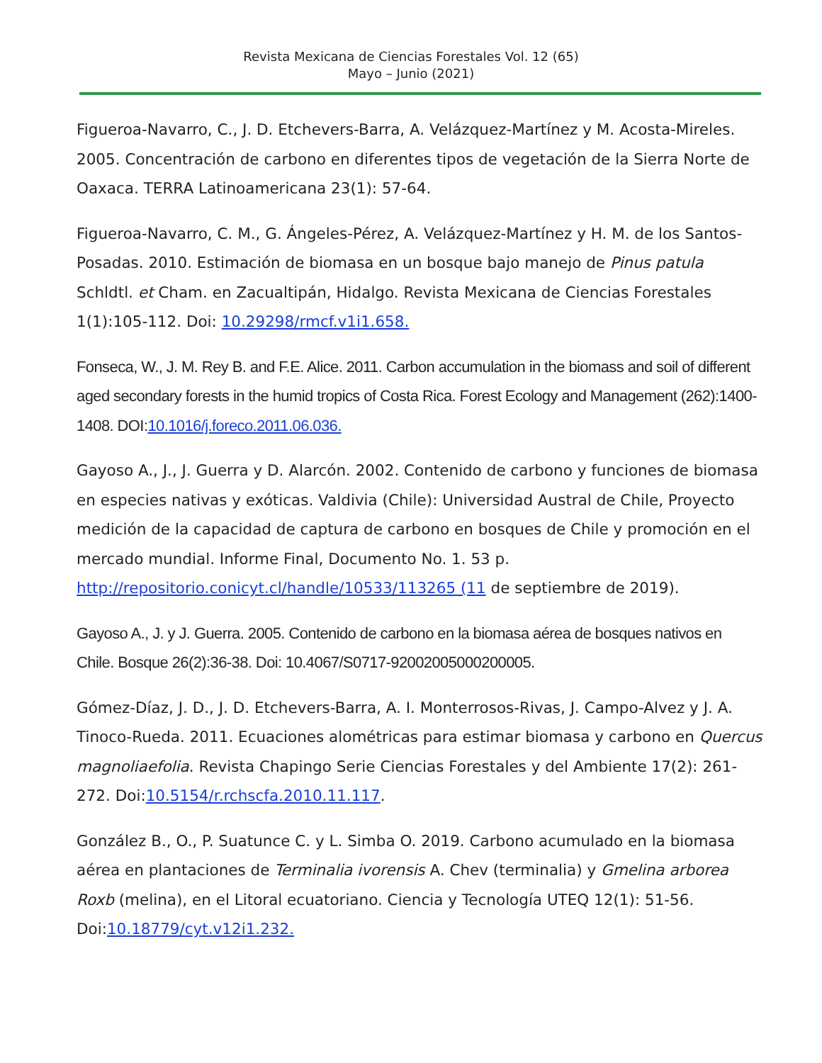Revista Mexicana de Ciencias Forestales Vol. 12 (65)
Mayo – Junio (2021)
Figueroa-Navarro, C., J. D. Etchevers-Barra, A. Velázquez-Martínez y M. Acosta-Mireles. 2005. Concentración de carbono en diferentes tipos de vegetación de la Sierra Norte de Oaxaca. TERRA Latinoamericana 23(1): 57-64.
Figueroa-Navarro, C. M., G. Ángeles-Pérez, A. Velázquez-Martínez y H. M. de los Santos-Posadas. 2010. Estimación de biomasa en un bosque bajo manejo de Pinus patula Schldtl. et Cham. en Zacualtipán, Hidalgo. Revista Mexicana de Ciencias Forestales 1(1):105-112. Doi: 10.29298/rmcf.v1i1.658.
Fonseca, W., J. M. Rey B. and F.E. Alice. 2011. Carbon accumulation in the biomass and soil of different aged secondary forests in the humid tropics of Costa Rica. Forest Ecology and Management (262):1400-1408. DOI:10.1016/j.foreco.2011.06.036.
Gayoso A., J., J. Guerra y D. Alarcón. 2002. Contenido de carbono y funciones de biomasa en especies nativas y exóticas. Valdivia (Chile): Universidad Austral de Chile, Proyecto medición de la capacidad de captura de carbono en bosques de Chile y promoción en el mercado mundial. Informe Final, Documento No. 1. 53 p. http://repositorio.conicyt.cl/handle/10533/113265 (11 de septiembre de 2019).
Gayoso A., J. y J. Guerra. 2005. Contenido de carbono en la biomasa aérea de bosques nativos en Chile. Bosque 26(2):36-38. Doi: 10.4067/S0717-92002005000200005.
Gómez-Díaz, J. D., J. D. Etchevers-Barra, A. I. Monterrosos-Rivas, J. Campo-Alvez y J. A. Tinoco-Rueda. 2011. Ecuaciones alométricas para estimar biomasa y carbono en Quercus magnoliaefolia. Revista Chapingo Serie Ciencias Forestales y del Ambiente 17(2): 261-272. Doi:10.5154/r.rchscfa.2010.11.117.
González B., O., P. Suatunce C. y L. Simba O. 2019. Carbono acumulado en la biomasa aérea en plantaciones de Terminalia ivorensis A. Chev (terminalia) y Gmelina arborea Roxb (melina), en el Litoral ecuatoriano. Ciencia y Tecnología UTEQ 12(1): 51-56. Doi:10.18779/cyt.v12i1.232.